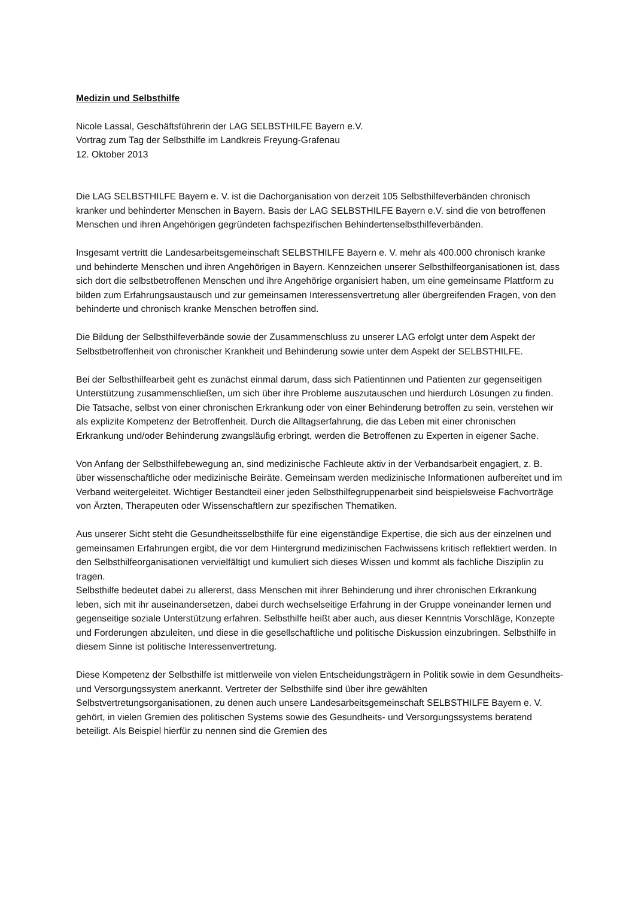Medizin und Selbsthilfe
Nicole Lassal, Geschäftsführerin der LAG SELBSTHILFE Bayern e.V.
Vortrag zum Tag der Selbsthilfe im Landkreis Freyung-Grafenau
12. Oktober 2013
Die LAG SELBSTHILFE Bayern e. V. ist die Dachorganisation von derzeit 105 Selbsthilfeverbänden chronisch kranker und behinderter Menschen in Bayern. Basis der LAG SELBSTHILFE Bayern e.V. sind die von betroffenen Menschen und ihren Angehörigen gegründeten fachspezifischen Behindertenselbsthilfeverbänden.
Insgesamt vertritt die Landesarbeitsgemeinschaft SELBSTHILFE Bayern e. V. mehr als 400.000 chronisch kranke und behinderte Menschen und ihren Angehörigen in Bayern. Kennzeichen unserer Selbsthilfeorganisationen ist, dass sich dort die selbstbetroffenen Menschen und ihre Angehörige organisiert haben, um eine gemeinsame Plattform zu bilden zum Erfahrungsaustausch und zur gemeinsamen Interessensvertretung aller übergreifenden Fragen, von den behinderte und chronisch kranke Menschen betroffen sind.
Die Bildung der Selbsthilfeverbände sowie der Zusammenschluss zu unserer LAG erfolgt unter dem Aspekt der Selbstbetroffenheit von chronischer Krankheit und Behinderung sowie unter dem Aspekt der SELBSTHILFE.
Bei der Selbsthilfearbeit geht es zunächst einmal darum, dass sich Patientinnen und Patienten zur gegenseitigen Unterstützung zusammenschließen, um sich über ihre Probleme auszutauschen und hierdurch Lösungen zu finden. Die Tatsache, selbst von einer chronischen Erkrankung oder von einer Behinderung betroffen zu sein, verstehen wir als explizite Kompetenz der Betroffenheit. Durch die Alltagserfahrung, die das Leben mit einer chronischen Erkrankung und/oder Behinderung zwangsläufig erbringt, werden die Betroffenen zu Experten in eigener Sache.
Von Anfang der Selbsthilfebewegung an, sind medizinische Fachleute aktiv in der Verbandsarbeit engagiert, z. B. über wissenschaftliche oder medizinische Beiräte. Gemeinsam werden medizinische Informationen aufbereitet und im Verband weitergeleitet. Wichtiger Bestandteil einer jeden Selbsthilfegruppenarbeit sind beispielsweise Fachvorträge von Ärzten, Therapeuten oder Wissenschaftlern zur spezifischen Thematiken.
Aus unserer Sicht steht die Gesundheitsselbsthilfe für eine eigenständige Expertise, die sich aus der einzelnen und gemeinsamen Erfahrungen ergibt, die vor dem Hintergrund medizinischen Fachwissens kritisch reflektiert werden. In den Selbsthilfeorganisationen vervielfältigt und kumuliert sich dieses Wissen und kommt als fachliche Disziplin zu tragen.
Selbsthilfe bedeutet dabei zu allererst, dass Menschen mit ihrer Behinderung und ihrer chronischen Erkrankung leben, sich mit ihr auseinandersetzen, dabei durch wechselseitige Erfahrung in der Gruppe voneinander lernen und gegenseitige soziale Unterstützung erfahren. Selbsthilfe heißt aber auch, aus dieser Kenntnis Vorschläge, Konzepte und Forderungen abzuleiten, und diese in die gesellschaftliche und politische Diskussion einzubringen. Selbsthilfe in diesem Sinne ist politische Interessenvertretung.
Diese Kompetenz der Selbsthilfe ist mittlerweile von vielen Entscheidungsträgern in Politik sowie in dem Gesundheits- und Versorgungssystem anerkannt. Vertreter der Selbsthilfe sind über ihre gewählten Selbstvertretungsorganisationen, zu denen auch unsere Landesarbeitsgemeinschaft SELBSTHILFE Bayern e. V. gehört, in vielen Gremien des politischen Systems sowie des Gesundheits- und Versorgungssystems beratend beteiligt. Als Beispiel hierfür zu nennen sind die Gremien des